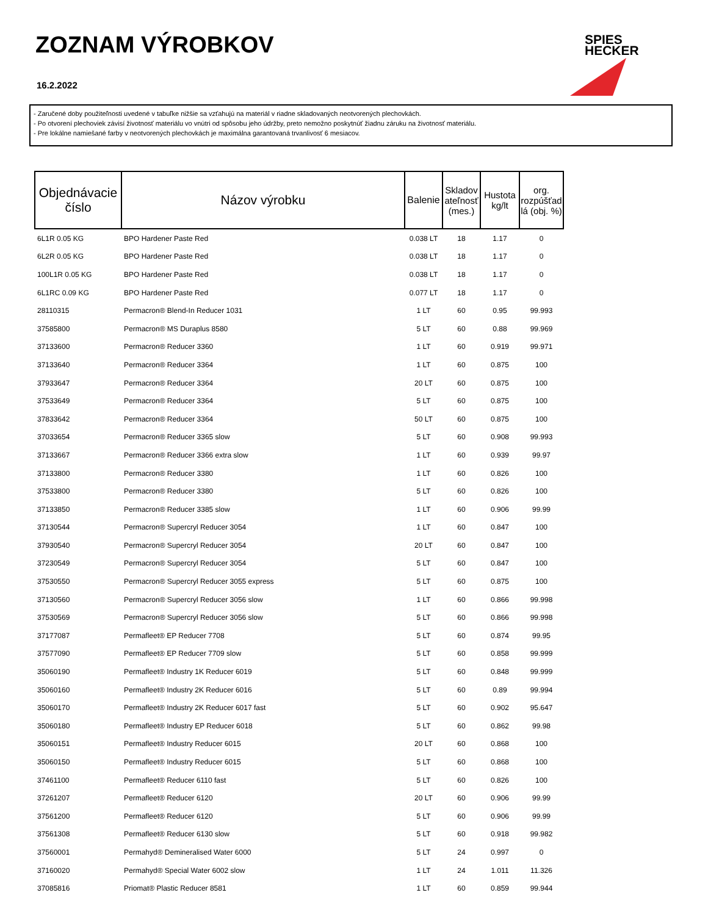ZOZNAM VÝROBKOV
16.2.2022
SPIES
HECKER
- Zaručené doby použiteľnosti uvedené v tabuľke nižšie sa vzťahujú na materiál v riadne skladovaných neotvorených plechovkách.
- Po otvorení plechoviek závisí životnosť materiálu vo vnútri od spôsobu jeho údržby, preto nemožno poskytnúť žiadnu záruku na životnosť materiálu.
- Pre lokálne namiešané farby v neotvorených plechovkách je maximálna garantovaná trvanlivosť 6 mesiacov.
| Objednávacie číslo | Názov výrobku | Balenie | Skladov ateľnosť (mes.) | Hustota kg/lt | org. rozpúšťad lá (obj. %) |
| --- | --- | --- | --- | --- | --- |
| 6L1R 0.05 KG | BPO Hardener Paste Red | 0.038 LT | 18 | 1.17 | 0 |
| 6L2R 0.05 KG | BPO Hardener Paste Red | 0.038 LT | 18 | 1.17 | 0 |
| 100L1R 0.05 KG | BPO Hardener Paste Red | 0.038 LT | 18 | 1.17 | 0 |
| 6L1RC 0.09 KG | BPO Hardener Paste Red | 0.077 LT | 18 | 1.17 | 0 |
| 28110315 | Permacron® Blend-In Reducer 1031 | 1 LT | 60 | 0.95 | 99.993 |
| 37585800 | Permacron® MS Duraplus 8580 | 5 LT | 60 | 0.88 | 99.969 |
| 37133600 | Permacron® Reducer 3360 | 1 LT | 60 | 0.919 | 99.971 |
| 37133640 | Permacron® Reducer 3364 | 1 LT | 60 | 0.875 | 100 |
| 37933647 | Permacron® Reducer 3364 | 20 LT | 60 | 0.875 | 100 |
| 37533649 | Permacron® Reducer 3364 | 5 LT | 60 | 0.875 | 100 |
| 37833642 | Permacron® Reducer 3364 | 50 LT | 60 | 0.875 | 100 |
| 37033654 | Permacron® Reducer 3365 slow | 5 LT | 60 | 0.908 | 99.993 |
| 37133667 | Permacron® Reducer 3366 extra slow | 1 LT | 60 | 0.939 | 99.97 |
| 37133800 | Permacron® Reducer 3380 | 1 LT | 60 | 0.826 | 100 |
| 37533800 | Permacron® Reducer 3380 | 5 LT | 60 | 0.826 | 100 |
| 37133850 | Permacron® Reducer 3385 slow | 1 LT | 60 | 0.906 | 99.99 |
| 37130544 | Permacron® Supercryl Reducer 3054 | 1 LT | 60 | 0.847 | 100 |
| 37930540 | Permacron® Supercryl Reducer 3054 | 20 LT | 60 | 0.847 | 100 |
| 37230549 | Permacron® Supercryl Reducer 3054 | 5 LT | 60 | 0.847 | 100 |
| 37530550 | Permacron® Supercryl Reducer 3055 express | 5 LT | 60 | 0.875 | 100 |
| 37130560 | Permacron® Supercryl Reducer 3056 slow | 1 LT | 60 | 0.866 | 99.998 |
| 37530569 | Permacron® Supercryl Reducer 3056 slow | 5 LT | 60 | 0.866 | 99.998 |
| 37177087 | Permafleet® EP Reducer 7708 | 5 LT | 60 | 0.874 | 99.95 |
| 37577090 | Permafleet® EP Reducer 7709 slow | 5 LT | 60 | 0.858 | 99.999 |
| 35060190 | Permafleet® Industry 1K Reducer 6019 | 5 LT | 60 | 0.848 | 99.999 |
| 35060160 | Permafleet® Industry 2K Reducer 6016 | 5 LT | 60 | 0.89 | 99.994 |
| 35060170 | Permafleet® Industry 2K Reducer 6017 fast | 5 LT | 60 | 0.902 | 95.647 |
| 35060180 | Permafleet® Industry EP Reducer 6018 | 5 LT | 60 | 0.862 | 99.98 |
| 35060151 | Permafleet® Industry Reducer 6015 | 20 LT | 60 | 0.868 | 100 |
| 35060150 | Permafleet® Industry Reducer 6015 | 5 LT | 60 | 0.868 | 100 |
| 37461100 | Permafleet® Reducer 6110 fast | 5 LT | 60 | 0.826 | 100 |
| 37261207 | Permafleet® Reducer 6120 | 20 LT | 60 | 0.906 | 99.99 |
| 37561200 | Permafleet® Reducer 6120 | 5 LT | 60 | 0.906 | 99.99 |
| 37561308 | Permafleet® Reducer 6130 slow | 5 LT | 60 | 0.918 | 99.982 |
| 37560001 | Permahyd® Demineralised Water 6000 | 5 LT | 24 | 0.997 | 0 |
| 37160020 | Permahyd® Special Water 6002 slow | 1 LT | 24 | 1.011 | 11.326 |
| 37085816 | Priomat® Plastic Reducer 8581 | 1 LT | 60 | 0.859 | 99.944 |